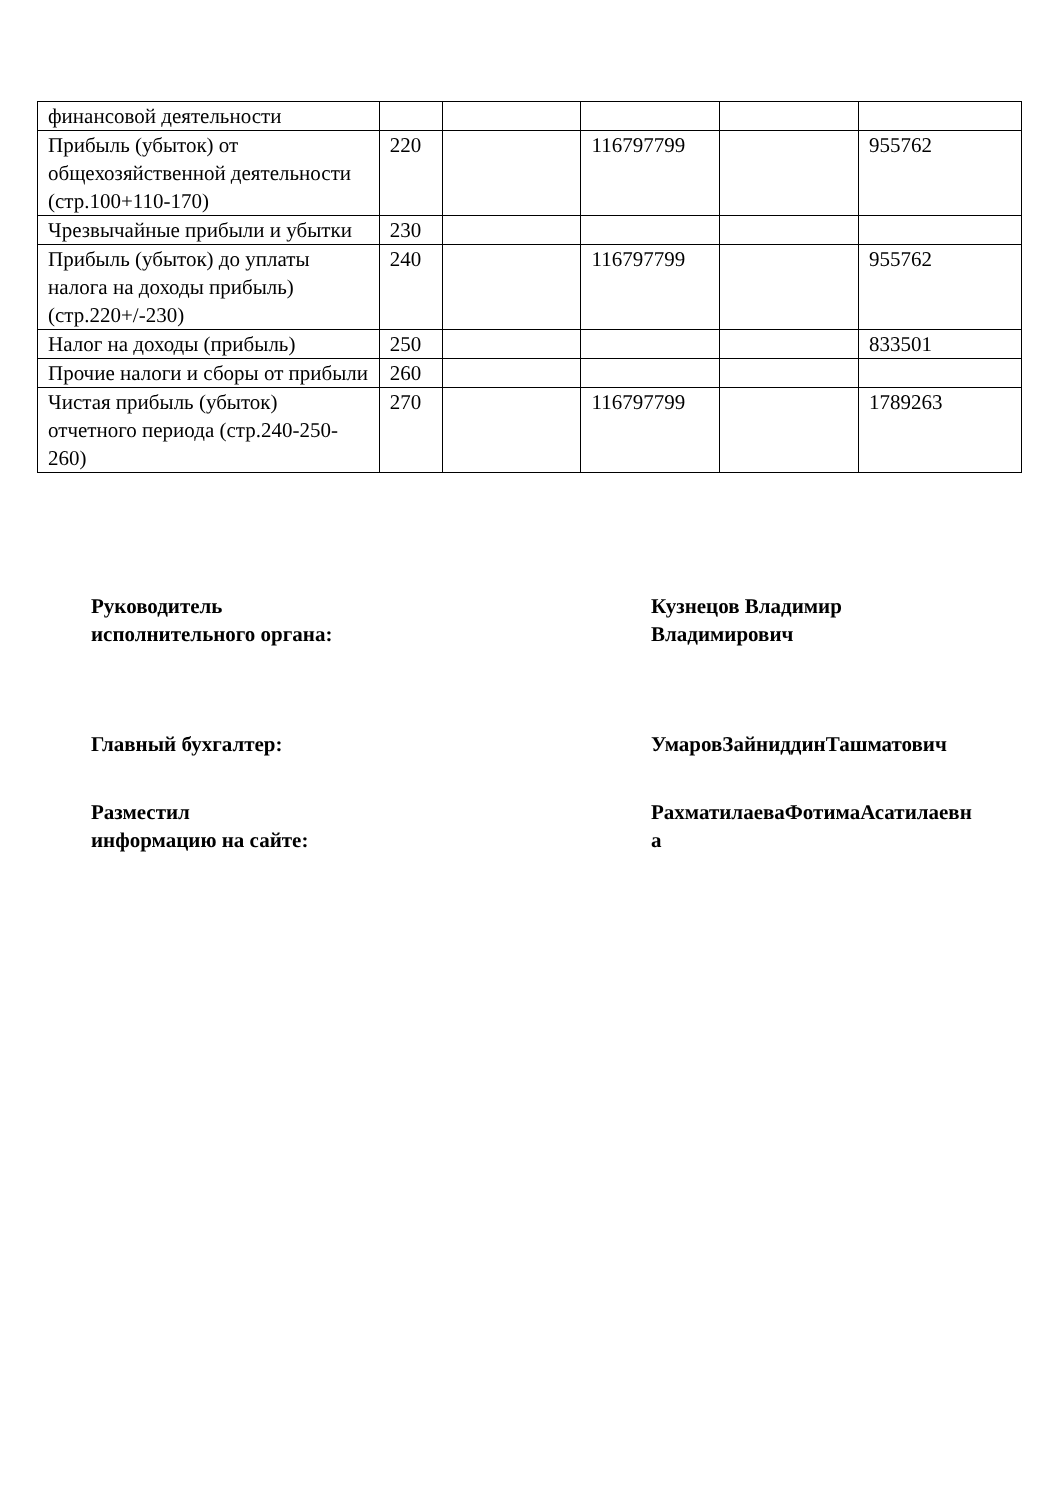| финансовой деятельности | | | | | |
| Прибыль (убыток) от общехозяйственной деятельности (стр.100+110-170) | 220 | | 116797799 | | 955762 |
| Чрезвычайные прибыли и убытки | 230 | | | | |
| Прибыль (убыток) до уплаты налога на доходы прибыль) (стр.220+/-230) | 240 | | 116797799 | | 955762 |
| Налог на доходы (прибыль) | 250 | | | | 833501 |
| Прочие налоги и сборы от прибыли | 260 | | | | |
| Чистая прибыль (убыток) отчетного периода (стр.240-250-260) | 270 | | 116797799 | | 1789263 |
Руководитель
исполнительного органа:
Кузнецов Владимир
Владимирович
Главный бухгалтер: УмаровЗайниддинТашматович
Разместил
информацию на сайте:
РахматилаеваФотимаАсатилаевн
а